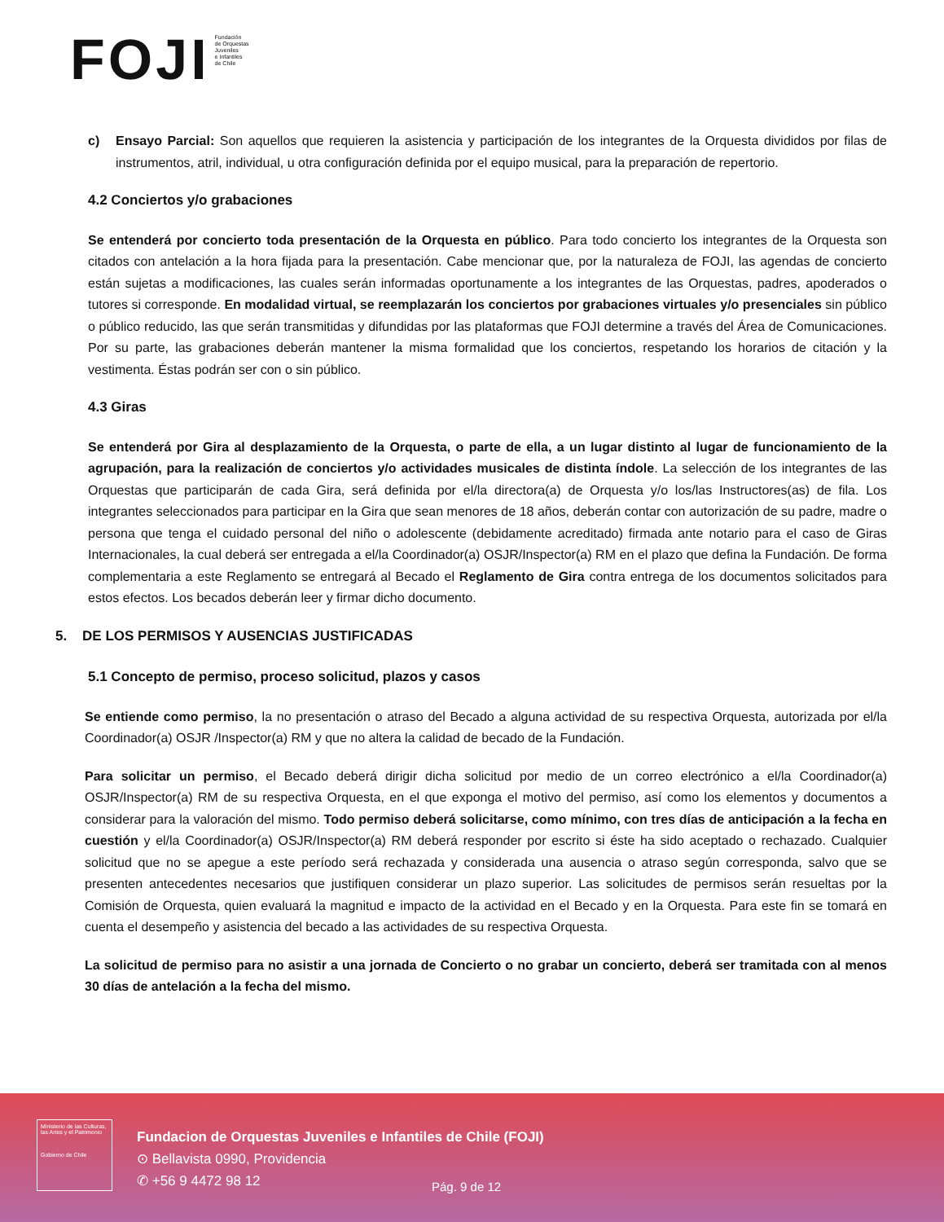FOJI Fundación
de Orquestas
Juveniles
e Infantiles
de Chile
c) Ensayo Parcial: Son aquellos que requieren la asistencia y participación de los integrantes de la Orquesta divididos por filas de instrumentos, atril, individual, u otra configuración definida por el equipo musical, para la preparación de repertorio.
4.2 Conciertos y/o grabaciones
Se entenderá por concierto toda presentación de la Orquesta en público. Para todo concierto los integrantes de la Orquesta son citados con antelación a la hora fijada para la presentación. Cabe mencionar que, por la naturaleza de FOJI, las agendas de concierto están sujetas a modificaciones, las cuales serán informadas oportunamente a los integrantes de las Orquestas, padres, apoderados o tutores si corresponde. En modalidad virtual, se reemplazarán los conciertos por grabaciones virtuales y/o presenciales sin público o público reducido, las que serán transmitidas y difundidas por las plataformas que FOJI determine a través del Área de Comunicaciones. Por su parte, las grabaciones deberán mantener la misma formalidad que los conciertos, respetando los horarios de citación y la vestimenta. Éstas podrán ser con o sin público.
4.3 Giras
Se entenderá por Gira al desplazamiento de la Orquesta, o parte de ella, a un lugar distinto al lugar de funcionamiento de la agrupación, para la realización de conciertos y/o actividades musicales de distinta índole. La selección de los integrantes de las Orquestas que participarán de cada Gira, será definida por el/la directora(a) de Orquesta y/o los/las Instructores(as) de fila. Los integrantes seleccionados para participar en la Gira que sean menores de 18 años, deberán contar con autorización de su padre, madre o persona que tenga el cuidado personal del niño o adolescente (debidamente acreditado) firmada ante notario para el caso de Giras Internacionales, la cual deberá ser entregada a el/la Coordinador(a) OSJR/Inspector(a) RM en el plazo que defina la Fundación. De forma complementaria a este Reglamento se entregará al Becado el Reglamento de Gira contra entrega de los documentos solicitados para estos efectos. Los becados deberán leer y firmar dicho documento.
5. DE LOS PERMISOS Y AUSENCIAS JUSTIFICADAS
5.1 Concepto de permiso, proceso solicitud, plazos y casos
Se entiende como permiso, la no presentación o atraso del Becado a alguna actividad de su respectiva Orquesta, autorizada por el/la Coordinador(a) OSJR /Inspector(a) RM y que no altera la calidad de becado de la Fundación.
Para solicitar un permiso, el Becado deberá dirigir dicha solicitud por medio de un correo electrónico a el/la Coordinador(a) OSJR/Inspector(a) RM de su respectiva Orquesta, en el que exponga el motivo del permiso, así como los elementos y documentos a considerar para la valoración del mismo. Todo permiso deberá solicitarse, como mínimo, con tres días de anticipación a la fecha en cuestión y el/la Coordinador(a) OSJR/Inspector(a) RM deberá responder por escrito si éste ha sido aceptado o rechazado. Cualquier solicitud que no se apegue a este período será rechazada y considerada una ausencia o atraso según corresponda, salvo que se presenten antecedentes necesarios que justifiquen considerar un plazo superior. Las solicitudes de permisos serán resueltas por la Comisión de Orquesta, quien evaluará la magnitud e impacto de la actividad en el Becado y en la Orquesta. Para este fin se tomará en cuenta el desempeño y asistencia del becado a las actividades de su respectiva Orquesta.
La solicitud de permiso para no asistir a una jornada de Concierto o no grabar un concierto, deberá ser tramitada con al menos 30 días de antelación a la fecha del mismo.
Ministerio de las Culturas, las Artes y el Patrimonio
Gobierno de Chile
Fundacion de Orquestas Juveniles e Infantiles de Chile (FOJI)
⊙ Bellavista 0990, Providencia
✆ +56 9 4472 98 12
Pág. 9 de 12